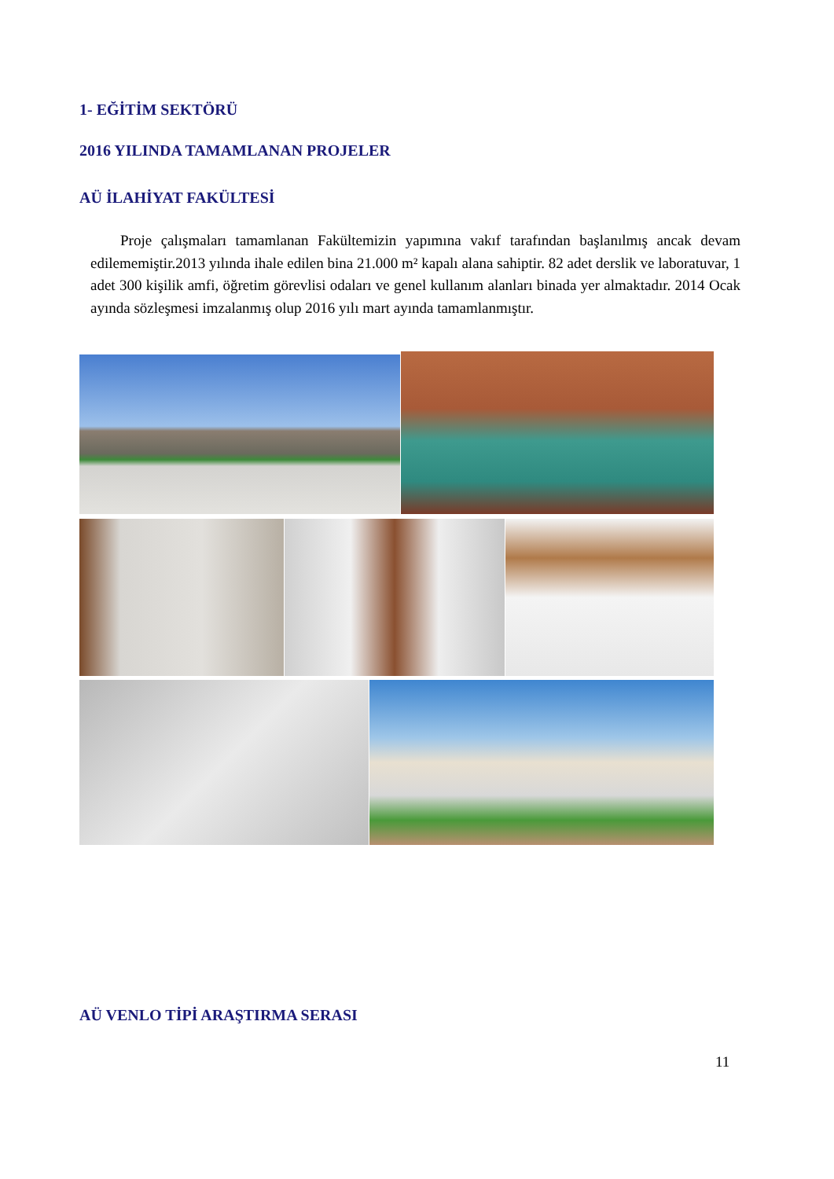1- EĞİTİM SEKTÖRÜ
2016 YILINDA TAMAMLANAN PROJELER
AÜ İLAHİYAT FAKÜLTESİ
Proje çalışmaları tamamlanan Fakültemizin yapımına vakıf tarafından başlanılmış ancak devam edilememiştir.2013 yılında ihale edilen bina 21.000 m² kapalı alana sahiptir. 82 adet derslik ve laboratuvar, 1 adet 300 kişilik amfi, öğretim görevlisi odaları ve genel kullanım alanları binada yer almaktadır. 2014 Ocak ayında sözleşmesi imzalanmış olup 2016 yılı mart ayında tamamlanmıştır.
AÜ VENLO TİPİ ARAŞTIRMA SERASI
11